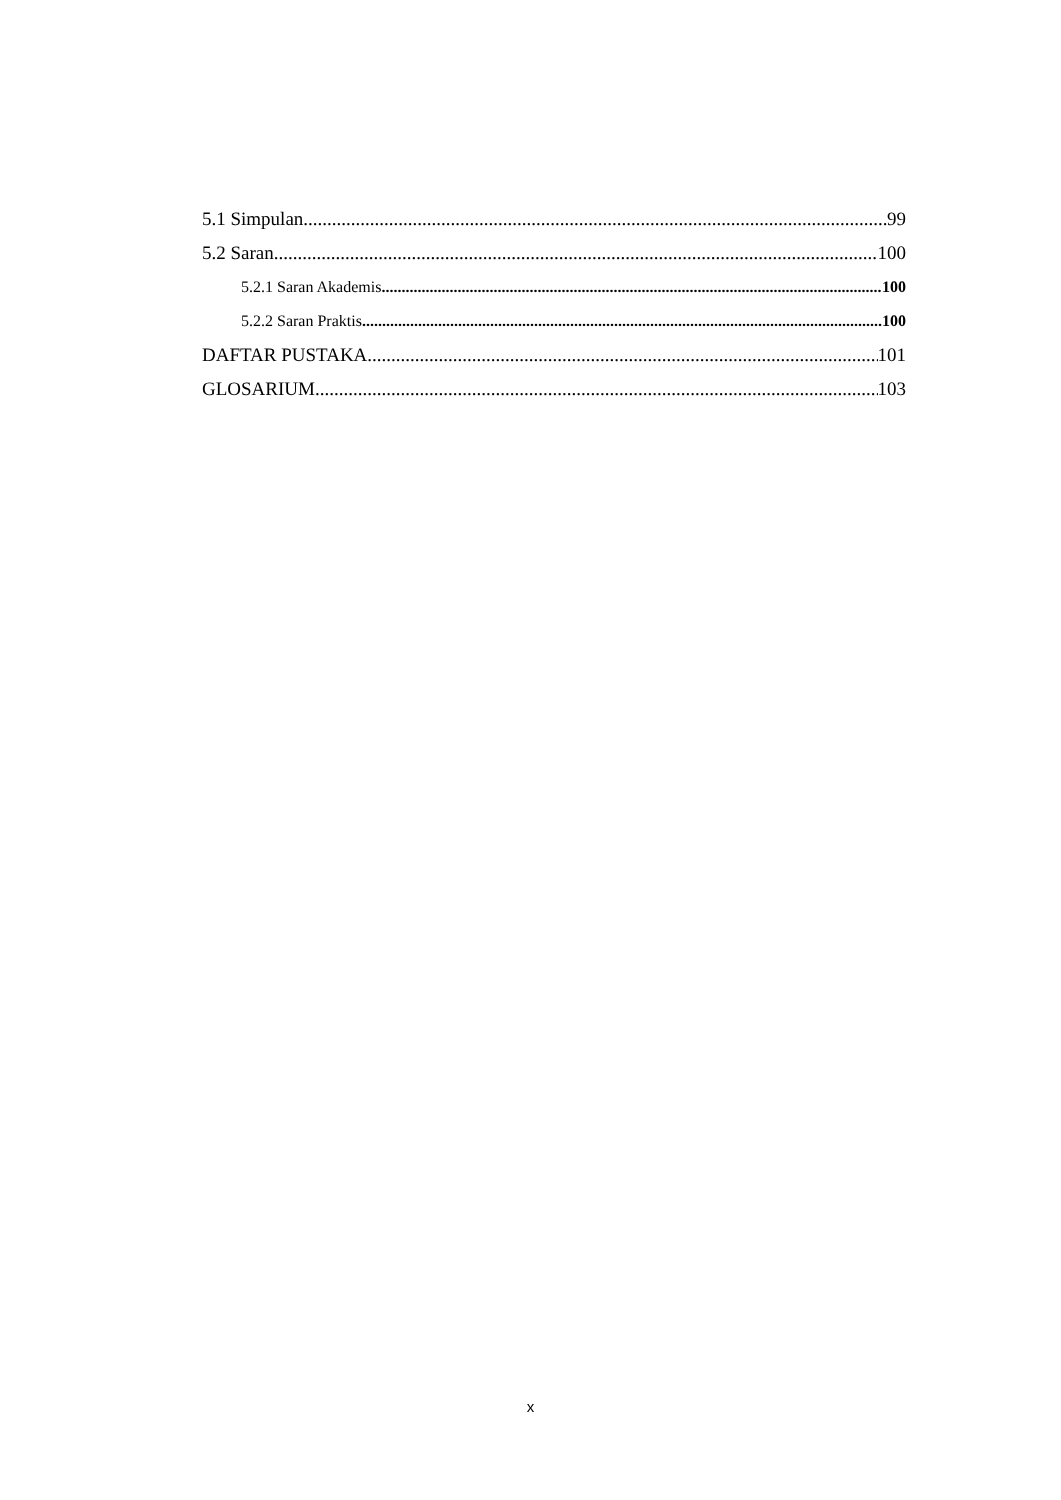5.1 Simpulan 99
5.2 Saran 100
5.2.1 Saran Akademis 100
5.2.2 Saran Praktis 100
DAFTAR PUSTAKA 101
GLOSARIUM 103
x